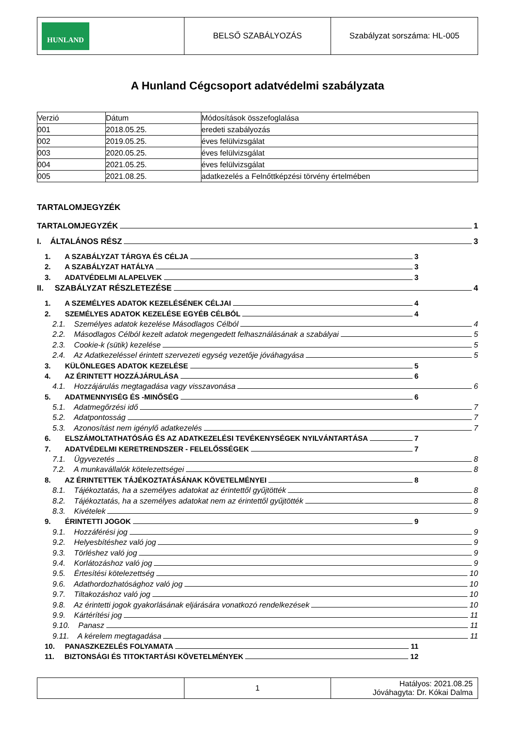| HUNLAND | BELSŐ SZABÁLYOZÁS | Szabályzat sorszáma: HL-005 |
A Hunland Cégcsoport adatvédelmi szabályzata
| Verzió | Dátum | Módosítások összefoglalása |
| 001 | 2018.05.25. | eredeti szabályozás |
| 002 | 2019.05.25. | éves felülvizsgálat |
| 003 | 2020.05.25. | éves felülvizsgálat |
| 004 | 2021.05.25. | éves felülvizsgálat |
| 005 | 2021.08.25. | adatkezelés a Felnőttképzési törvény értelmében |
TARTALOMJEGYZÉK
TARTALOMJEGYZÉK 1
I. ÁLTALÁNOS RÉSZ 3
1. A SZABÁLYZAT TÁRGYA ÉS CÉLJA 3
2. A SZABÁLYZAT HATÁLYA 3
3. ADATVÉDELMI ALAPELVEK 3
II. SZABÁLYZAT RÉSZLETEZÉSE 4
1. A SZEMÉLYES ADATOK KEZELÉSÉNEK CÉLJAI 4
2. SZEMÉLYES ADATOK KEZELÉSE EGYÉB CÉLBÓL 4
2.1. Személyes adatok kezelése Másodlagos Célból 4
2.2. Másodlagos Célból kezelt adatok megengedett felhasználásának a szabályai 5
2.3. Cookie-k (sütik) kezelése 5
2.4. Az Adatkezeléssel érintett szervezeti egység vezetője jóváhagyása 5
3. KÜLÖNLEGES ADATOK KEZELÉSE 5
4. AZ ÉRINTETT HOZZÁJÁRULÁSA 6
4.1. Hozzájárulás megtagadása vagy visszavonása 6
5. ADATMENNYISÉG ÉS -MINŐSÉG 6
5.1. Adatmegőrzési idő 7
5.2. Adatpontosság 7
5.3. Azonosítást nem igénylő adatkezelés 7
6. ELSZÁMOLTATHATÓSÁG ÉS AZ ADATKEZELÉSI TEVÉKENYSÉGEK NYILVÁNTARTÁSA 7
7. ADATVÉDELMI KERETRENDSZER - FELELŐSSÉGEK 7
7.1. Ügyvezetés 8
7.2. A munkavállalók kötelezettségei 8
8. AZ ÉRINTETTEK TÁJÉKOZTATÁSÁNAK KÖVETELMÉNYEI 8
8.1. Tájékoztatás, ha a személyes adatokat az érintettől gyűjtötték 8
8.2. Tájékoztatás, ha a személyes adatokat nem az érintettől gyűjtötték 8
8.3. Kivételek 9
9. ÉRINTETTI JOGOK 9
9.1. Hozzáférési jog 9
9.2. Helyesbítéshez való jog 9
9.3. Törléshez való jog 9
9.4. Korlátozáshoz való jog 9
9.5. Értesítési kötelezettség 10
9.6. Adathordozhatósághoz való jog 10
9.7. Tiltakozáshoz való jog 10
9.8. Az érintetti jogok gyakorlásának eljárására vonatkozó rendelkezések 10
9.9. Kártérítési jog 11
9.10. Panasz 11
9.11. A kérelem megtagadása 11
10. PANASZKEZELÉS FOLYAMATA 11
11. BIZTONSÁGI ÉS TITOKTARTÁSI KÖVETELMÉNYEK 12
| | 1 | Hatályos: 2021.08.25 Jóváhagyta: Dr. Kókai Dalma |